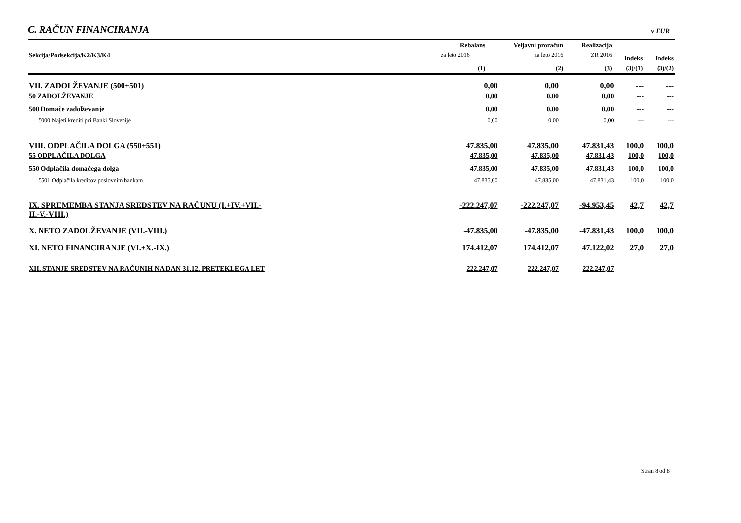C. RAČUN FINANCIRANJA
v EUR
| Sekcija/Podsekcija/K2/K3/K4 | Rebalans | Veljavni proračun | Realizacija | | |
| --- | --- | --- | --- | --- | --- |
| | za leto 2016 | za leto 2016 | ZR 2016 | Indeks | Indeks |
| | (1) | (2) | (3) | (3)/(1) | (3)/(2) |
| VII. ZADOLŽEVANJE (500+501) | 0,00 | 0,00 | 0,00 | --- | --- |
| 50 ZADOLŽEVANJE | 0,00 | 0,00 | 0,00 | --- | --- |
| 500 Domače zadolževanje | 0,00 | 0,00 | 0,00 | --- | --- |
| 5000 Najeti krediti pri Banki Slovenije | 0,00 | 0,00 | 0,00 | --- | --- |
| VIII. ODPLAČILA DOLGA (550+551) | 47.835,00 | 47.835,00 | 47.831,43 | 100,0 | 100,0 |
| 55 ODPLAČILA DOLGA | 47.835,00 | 47.835,00 | 47.831,43 | 100,0 | 100,0 |
| 550 Odplačila domačega dolga | 47.835,00 | 47.835,00 | 47.831,43 | 100,0 | 100,0 |
| 5501 Odplačila kreditov poslovnim bankam | 47.835,00 | 47.835,00 | 47.831,43 | 100,0 | 100,0 |
| IX. SPREMEMBA STANJA SREDSTEV NA RAČUNU (I.+IV.+VII.- II.-V.-VIII.) | -222.247,07 | -222.247,07 | -94.953,45 | 42,7 | 42,7 |
| X. NETO ZADOLŽEVANJE (VII.-VIII.) | -47.835,00 | -47.835,00 | -47.831,43 | 100,0 | 100,0 |
| XI. NETO FINANCIRANJE (VI.+X.-IX.) | 174.412,07 | 174.412,07 | 47.122,02 | 27,0 | 27,0 |
| XII. STANJE SREDSTEV NA RAČUNIH NA DAN 31.12. PRETEKLEGA LET | 222.247,07 | 222.247,07 | 222.247,07 | | |
Stran 8 od 8